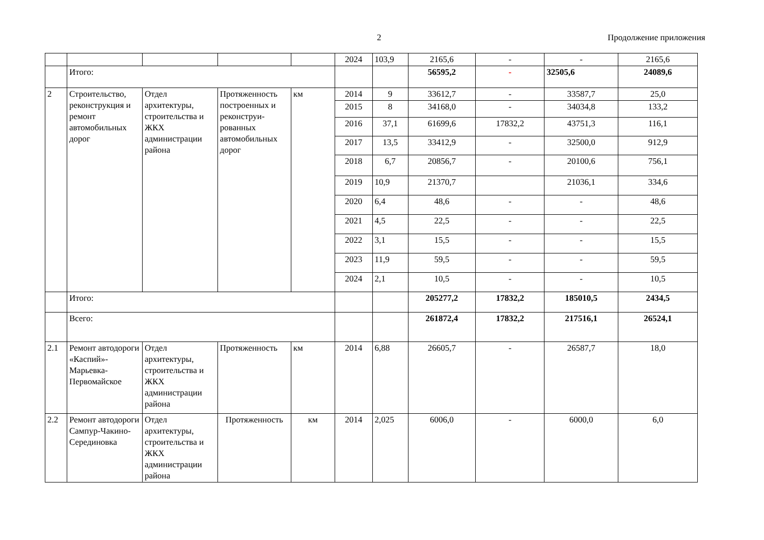2 Продолжение приложения
| | | | | | 2024 | 103,9 | 2165,6 | - | - | 2165,6 |
| | Итого: | | | | | | 56595,2 | - | 32505,6 | 24089,6 |
| 2 | Строительство, реконструкция и ремонт автомобильных дорог | Отдел архитектуры, строительства и ЖКХ администрации района | Протяженность построенных и реконструи-рованных автомобильных дорог | км | 2014 | 9 | 33612,7 | - | 33587,7 | 25,0 |
| | | | | | 2015 | 8 | 34168,0 | - | 34034,8 | 133,2 |
| | | | | | 2016 | 37,1 | 61699,6 | 17832,2 | 43751,3 | 116,1 |
| | | | | | 2017 | 13,5 | 33412,9 | - | 32500,0 | 912,9 |
| | | | | | 2018 | 6,7 | 20856,7 | - | 20100,6 | 756,1 |
| | | | | | 2019 | 10,9 | 21370,7 | | 21036,1 | 334,6 |
| | | | | | 2020 | 6,4 | 48,6 | - | - | 48,6 |
| | | | | | 2021 | 4,5 | 22,5 | - | - | 22,5 |
| | | | | | 2022 | 3,1 | 15,5 | - | - | 15,5 |
| | | | | | 2023 | 11,9 | 59,5 | - | - | 59,5 |
| | | | | | 2024 | 2,1 | 10,5 | - | - | 10,5 |
| | Итого: | | | | | | 205277,2 | 17832,2 | 185010,5 | 2434,5 |
| | Всего: | | | | | | 261872,4 | 17832,2 | 217516,1 | 26524,1 |
| 2.1 | Ремонт автодороги «Каспий»-Марьевка-Первомайское | Отдел архитектуры, строительства и ЖКХ администрации района | Протяженность | км | 2014 | 6,88 | 26605,7 | - | 26587,7 | 18,0 |
| 2.2 | Ремонт автодороги Сампур-Чакино-Серединовка | Отдел архитектуры, строительства и ЖКХ администрации района | Протяженность | км | 2014 | 2,025 | 6006,0 | - | 6000,0 | 6,0 |